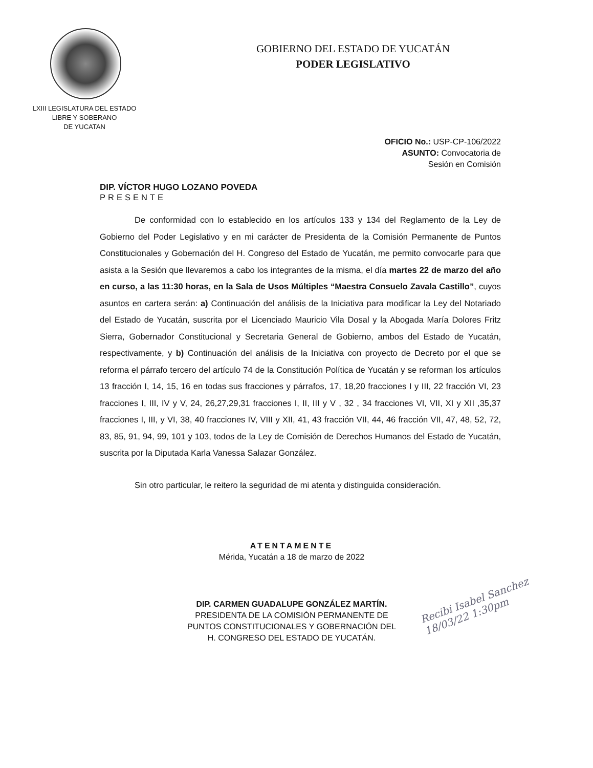LXIII LEGISLATURA DEL ESTADO
LIBRE Y SOBERANO
DE YUCATAN
GOBIERNO DEL ESTADO DE YUCATÁN
PODER LEGISLATIVO
OFICIO No.: USP-CP-106/2022
ASUNTO: Convocatoria de
Sesión en Comisión
DIP. VÍCTOR HUGO LOZANO POVEDA
PRESENTE
De conformidad con lo establecido en los artículos 133 y 134 del Reglamento de la Ley de Gobierno del Poder Legislativo y en mi carácter de Presidenta de la Comisión Permanente de Puntos Constitucionales y Gobernación del H. Congreso del Estado de Yucatán, me permito convocarle para que asista a la Sesión que llevaremos a cabo los integrantes de la misma, el día martes 22 de marzo del año en curso, a las 11:30 horas, en la Sala de Usos Múltiples “Maestra Consuelo Zavala Castillo”, cuyos asuntos en cartera serán: a) Continuación del análisis de la Iniciativa para modificar la Ley del Notariado del Estado de Yucatán, suscrita por el Licenciado Mauricio Vila Dosal y la Abogada María Dolores Fritz Sierra, Gobernador Constitucional y Secretaria General de Gobierno, ambos del Estado de Yucatán, respectivamente, y b) Continuación del análisis de la Iniciativa con proyecto de Decreto por el que se reforma el párrafo tercero del artículo 74 de la Constitución Política de Yucatán y se reforman los artículos 13 fracción I, 14, 15, 16 en todas sus fracciones y párrafos, 17, 18,20 fracciones I y III, 22 fracción VI, 23 fracciones I, III, IV y V, 24, 26,27,29,31 fracciones I, II, III y V , 32 , 34 fracciones VI, VII, XI y XII ,35,37 fracciones I, III, y VI, 38, 40 fracciones IV, VIII y XII, 41, 43 fracción VII, 44, 46 fracción VII, 47, 48, 52, 72, 83, 85, 91, 94, 99, 101 y 103, todos de la Ley de Comisión de Derechos Humanos del Estado de Yucatán, suscrita por la Diputada Karla Vanessa Salazar González.
Sin otro particular, le reitero la seguridad de mi atenta y distinguida consideración.
ATENTAMENTE
Mérida, Yucatán a 18 de marzo de 2022
DIP. CARMEN GUADALUPE GONZÁLEZ MARTÍN.
PRESIDENTA DE LA COMISIÓN PERMANENTE DE
PUNTOS CONSTITUCIONALES Y GOBERNACIÓN DEL
H. CONGRESO DEL ESTADO DE YUCATÁN.
Recibi Isabel Sanchez
18/03/22 1:30pm